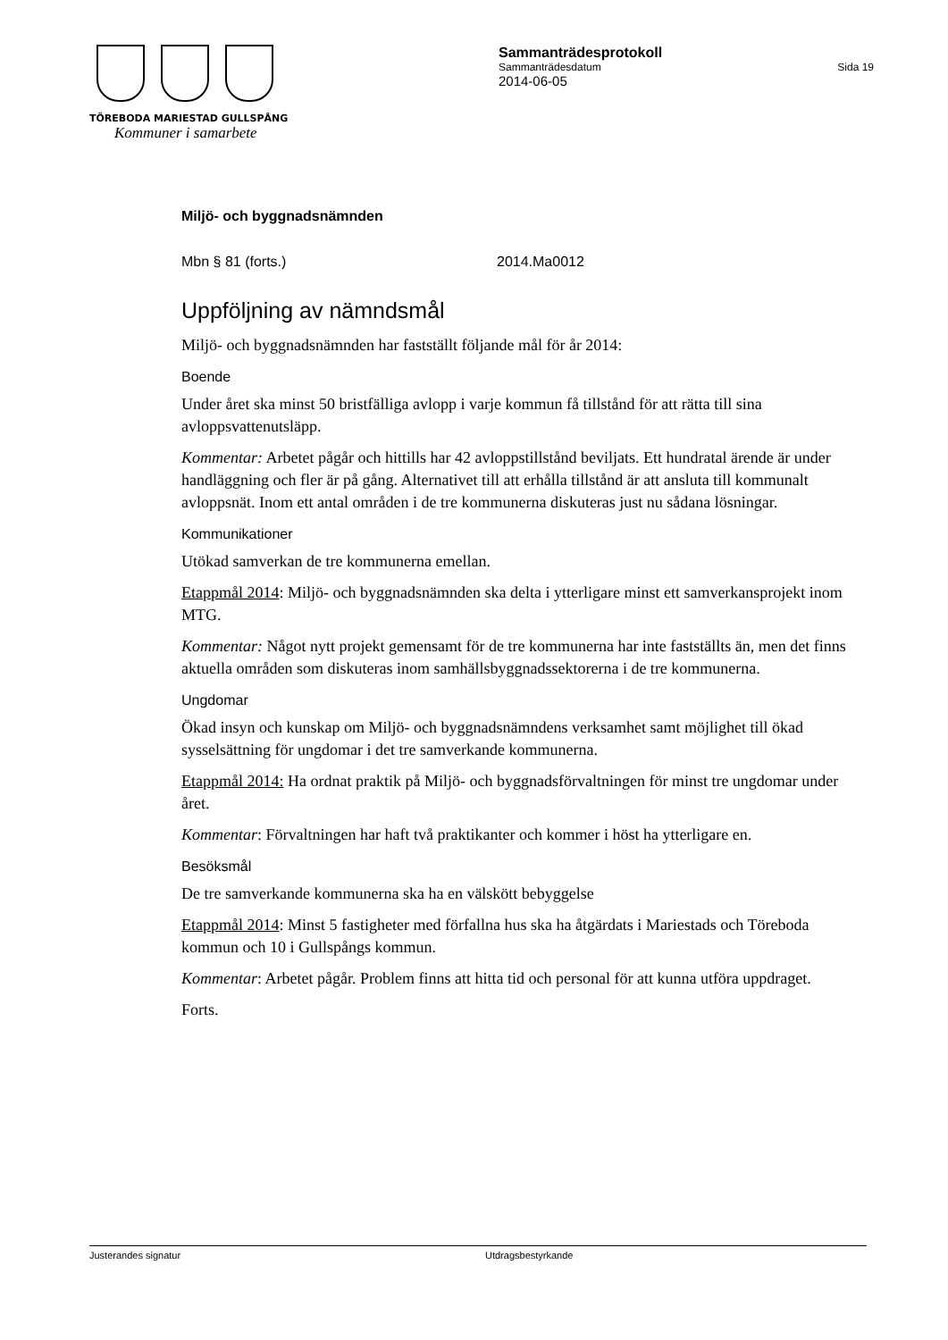TÖREBODA MARIESTAD GULLSPÅNG
Kommuner i samarbete
Sammanträdesprotokoll
Sammanträdesdatum Sida 19
2014-06-05
Miljö- och byggnadsnämnden
Mbn § 81 (forts.) 2014.Ma0012
Uppföljning av nämndsmål
Miljö- och byggnadsnämnden har fastställt följande mål för år 2014:
Boende
Under året ska minst 50 bristfälliga avlopp i varje kommun få tillstånd för att rätta till sina avloppsvattenutsläpp.
Kommentar: Arbetet pågår och hittills har 42 avloppstillstånd beviljats. Ett hundratal ärende är under handläggning och fler är på gång. Alternativet till att erhålla tillstånd är att ansluta till kommunalt avloppsnät. Inom ett antal områden i de tre kommunerna diskuteras just nu sådana lösningar.
Kommunikationer
Utökad samverkan de tre kommunerna emellan.
Etappmål 2014: Miljö- och byggnadsnämnden ska delta i ytterligare minst ett samverkansprojekt inom MTG.
Kommentar: Något nytt projekt gemensamt för de tre kommunerna har inte fastställts än, men det finns aktuella områden som diskuteras inom samhällsbyggnadssektorerna i de tre kommunerna.
Ungdomar
Ökad insyn och kunskap om Miljö- och byggnadsnämndens verksamhet samt möjlighet till ökad sysselsättning för ungdomar i det tre samverkande kommunerna.
Etappmål 2014: Ha ordnat praktik på Miljö- och byggnadsförvaltningen för minst tre ungdomar under året.
Kommentar: Förvaltningen har haft två praktikanter och kommer i höst ha ytterligare en.
Besöksmål
De tre samverkande kommunerna ska ha en välskött bebyggelse
Etappmål 2014: Minst 5 fastigheter med förfallna hus ska ha åtgärdats i Mariestads och Töreboda kommun och 10 i Gullspångs kommun.
Kommentar: Arbetet pågår. Problem finns att hitta tid och personal för att kunna utföra uppdraget.
Forts.
Justerandes signatur Utdragsbestyrkande